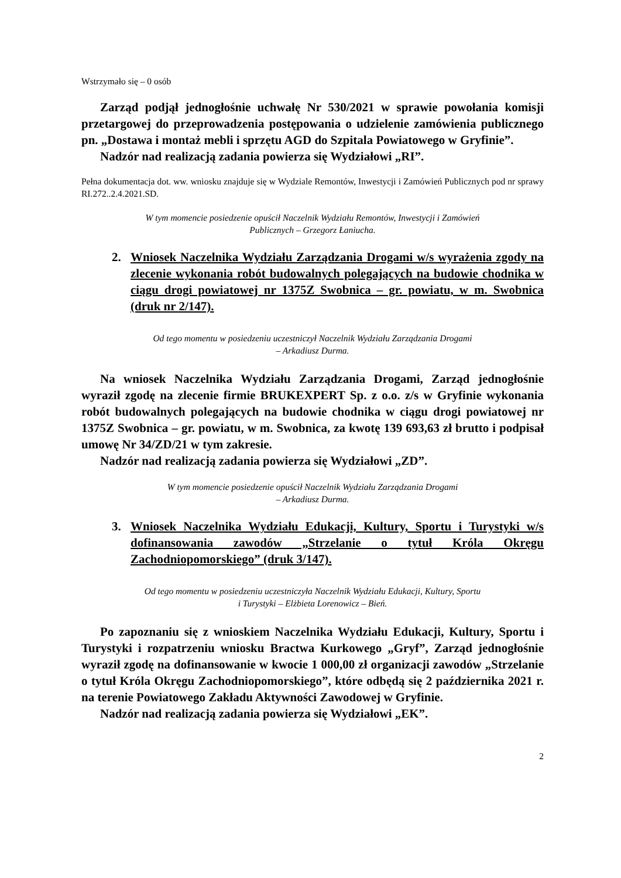Wstrzymało się – 0 osób
Zarząd podjął jednogłośnie uchwałę Nr 530/2021 w sprawie powołania komisji przetargowej do przeprowadzenia postępowania o udzielenie zamówienia publicznego pn. „Dostawa i montaż mebli i sprzętu AGD do Szpitala Powiatowego w Gryfinie”.
Nadzór nad realizacją zadania powierza się Wydziałowi „RI”.
Pełna dokumentacja dot. ww. wniosku znajduje się w Wydziale Remontów, Inwestycji i Zamówień Publicznych pod nr sprawy RI.272..2.4.2021.SD.
W tym momencie posiedzenie opuścił Naczelnik Wydziału Remontów, Inwestycji i Zamówień
Publicznych – Grzegorz Łaniucha.
2. Wniosek Naczelnika Wydziału Zarządzania Drogami w/s wyrażenia zgody na zlecenie wykonania robót budowalnych polegających na budowie chodnika w ciągu drogi powiatowej nr 1375Z Swobnica – gr. powiatu, w m. Swobnica (druk nr 2/147).
Od tego momentu w posiedzeniu uczestniczył Naczelnik Wydziału Zarządzania Drogami
– Arkadiusz Durma.
Na wniosek Naczelnika Wydziału Zarządzania Drogami, Zarząd jednogłośnie wyraził zgodę na zlecenie firmie BRUKEXPERT Sp. z o.o. z/s w Gryfinie wykonania robót budowalnych polegających na budowie chodnika w ciągu drogi powiatowej nr 1375Z Swobnica – gr. powiatu, w m. Swobnica, za kwotę 139 693,63 zł brutto i podpisał umowę Nr 34/ZD/21 w tym zakresie.
Nadzór nad realizacją zadania powierza się Wydziałowi „ZD”.
W tym momencie posiedzenie opuścił Naczelnik Wydziału Zarządzania Drogami
– Arkadiusz Durma.
3. Wniosek Naczelnika Wydziału Edukacji, Kultury, Sportu i Turystyki w/s dofinansowania zawodów „Strzelanie o tytuł Króla Okręgu Zachodniopomorskiego” (druk 3/147).
Od tego momentu w posiedzeniu uczestniczyła Naczelnik Wydziału Edukacji, Kultury, Sportu
i Turystyki – Elżbieta Lorenowicz – Bień.
Po zapoznaniu się z wnioskiem Naczelnika Wydziału Edukacji, Kultury, Sportu i Turystyki i rozpatrzeniu wniosku Bractwa Kurkowego „Gryf”, Zarząd jednogłośnie wyraził zgodę na dofinansowanie w kwocie 1 000,00 zł organizacji zawodów „Strzelanie o tytuł Króla Okręgu Zachodniopomorskiego”, które odbędą się 2 października 2021 r. na terenie Powiatowego Zakładu Aktywności Zawodowej w Gryfinie.
Nadzór nad realizacją zadania powierza się Wydziałowi „EK”.
2